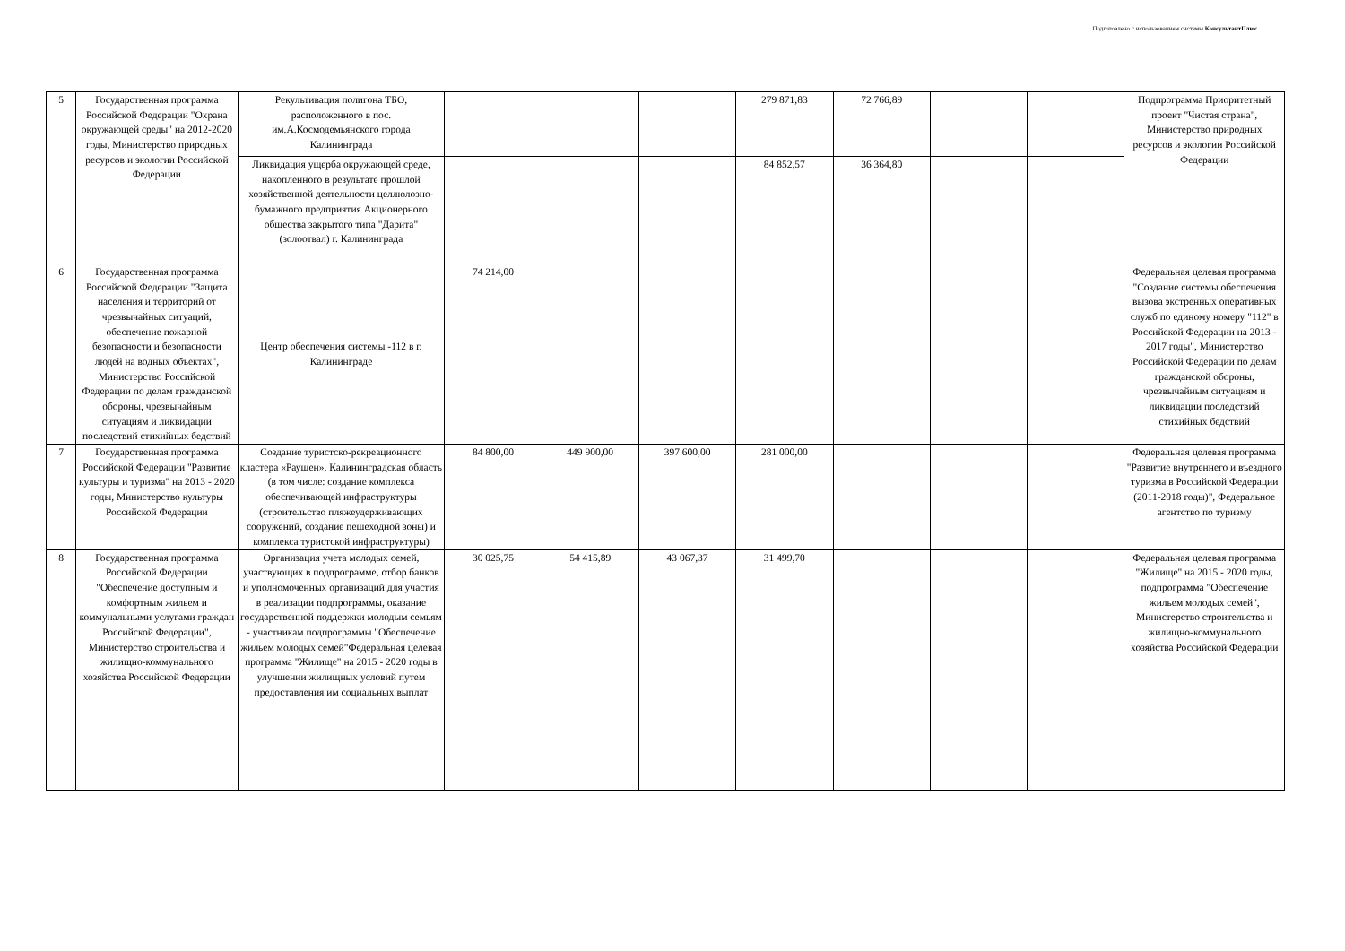Подготовлено с использованием системы КонсультантПлюс
| 5 | Государственная программа Российской Федерации "Охрана окружающей среды" на 2012-2020 годы, Министерство природных ресурсов и экологии Российской Федерации | Рекультивация полигона ТБО, расположенного в пос. им.А.Космодемьянского города Калининграда | | | | 279 871,83 | 72 766,89 | | | Подпрограмма Приоритетный проект "Чистая страна", Министерство природных ресурсов и экологии Российской Федерации |
| | | Ликвидация ущерба окружающей среде, накопленного в результате прошлой хозяйственной деятельности целлюлозно-бумажного предприятия Акционерного общества закрытого типа "Дарита" (золоотвал) г. Калининграда | | | | 84 852,57 | 36 364,80 | | | |
| 6 | Государственная программа Российской Федерации "Защита населения и территорий от чрезвычайных ситуаций, обеспечение пожарной безопасности и безопасности людей на водных объектах", Министерство Российской Федерации по делам гражданской обороны, чрезвычайным ситуациям и ликвидации последствий стихийных бедствий | Центр обеспечения системы -112 в г. Калининграде | 74 214,00 | | | | | | | Федеральная целевая программа "Создание системы обеспечения вызова экстренных оперативных служб по единому номеру "112" в Российской Федерации на 2013 - 2017 годы", Министерство Российской Федерации по делам гражданской обороны, чрезвычайным ситуациям и ликвидации последствий стихийных бедствий |
| 7 | Государственная программа Российской Федерации "Развитие культуры и туризма" на 2013 - 2020 годы, Министерство культуры Российской Федерации | Создание туристско-рекреационного кластера «Раушен», Калининградская область (в том числе: создание комплекса обеспечивающей инфраструктуры (строительство пляжеудерживающих сооружений, создание пешеходной зоны) и комплекса туристской инфраструктуры) | 84 800,00 | 449 900,00 | 397 600,00 | 281 000,00 | | | | Федеральная целевая программа "Развитие внутреннего и въездного туризма в Российской Федерации (2011-2018 годы)", Федеральное агентство по туризму |
| 8 | Государственная программа Российской Федерации "Обеспечение доступным и комфортным жильем и коммунальными услугами граждан Российской Федерации", Министерство строительства и жилищно-коммунального хозяйства Российской Федерации | Организация учета молодых семей, участвующих в подпрограмме, отбор банков и уполномоченных организаций для участия в реализации подпрограммы, оказание государственной поддержки молодым семьям - участникам подпрограммы "Обеспечение жильем молодых семей"Федеральная целевая программа "Жилище" на 2015 - 2020 годы в улучшении жилищных условий путем предоставления им социальных выплат | 30 025,75 | 54 415,89 | 43 067,37 | 31 499,70 | | | | Федеральная целевая программа "Жилище" на 2015 - 2020 годы, подпрограмма "Обеспечение жильем молодых семей", Министерство строительства и жилищно-коммунального хозяйства Российской Федерации |